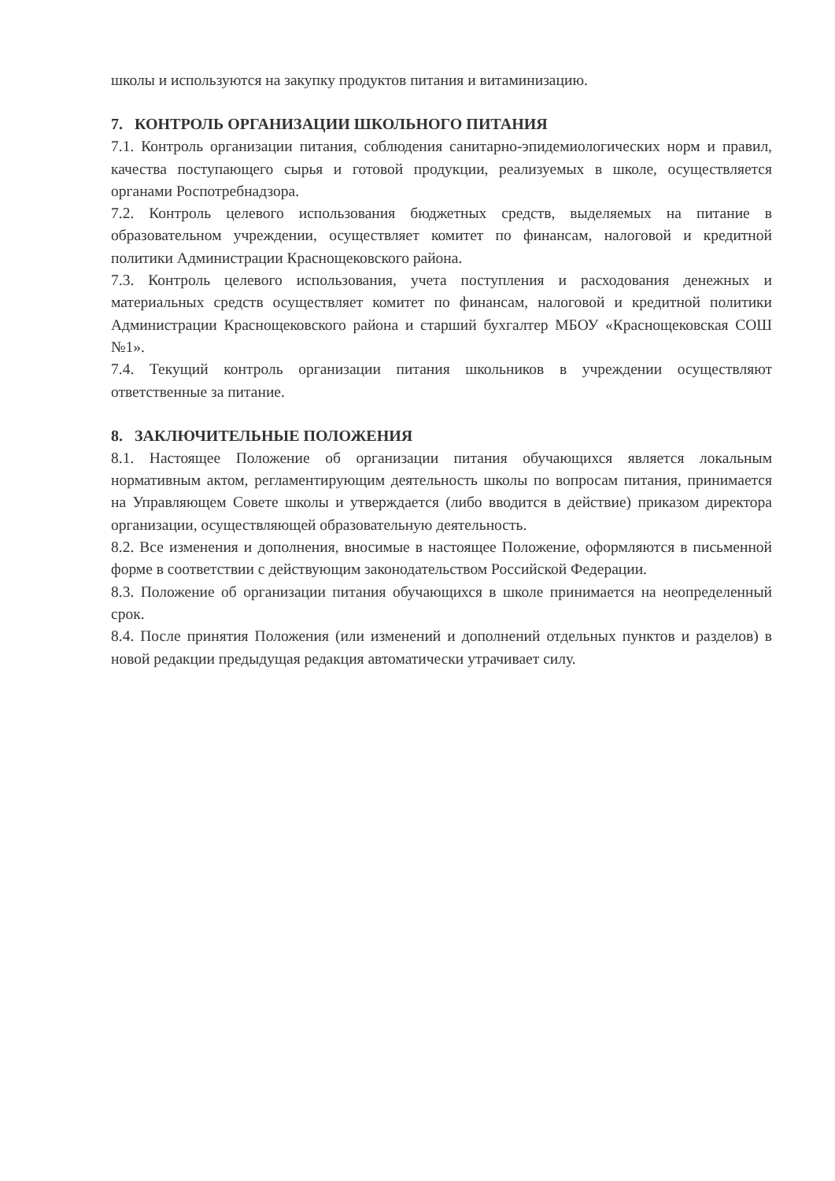школы и используются на закупку продуктов питания и витаминизацию.
7. КОНТРОЛЬ ОРГАНИЗАЦИИ ШКОЛЬНОГО ПИТАНИЯ
7.1. Контроль организации питания, соблюдения санитарно-эпидемиологических норм и правил, качества поступающего сырья и готовой продукции, реализуемых в школе, осуществляется органами Роспотребнадзора.
7.2. Контроль целевого использования бюджетных средств, выделяемых на питание в образовательном учреждении, осуществляет комитет по финансам, налоговой и кредитной политики Администрации Краснощековского района.
7.3. Контроль целевого использования, учета поступления и расходования денежных и материальных средств осуществляет комитет по финансам, налоговой и кредитной политики Администрации Краснощековского района и старший бухгалтер МБОУ «Краснощековская СОШ №1».
7.4. Текущий контроль организации питания школьников в учреждении осуществляют ответственные за питание.
8. ЗАКЛЮЧИТЕЛЬНЫЕ ПОЛОЖЕНИЯ
8.1. Настоящее Положение об организации питания обучающихся является локальным нормативным актом, регламентирующим деятельность школы по вопросам питания, принимается на Управляющем Совете школы и утверждается (либо вводится в действие) приказом директора организации, осуществляющей образовательную деятельность.
8.2. Все изменения и дополнения, вносимые в настоящее Положение, оформляются в письменной форме в соответствии с действующим законодательством Российской Федерации.
8.3. Положение об организации питания обучающихся в школе принимается на неопределенный срок.
8.4. После принятия Положения (или изменений и дополнений отдельных пунктов и разделов) в новой редакции предыдущая редакция автоматически утрачивает силу.